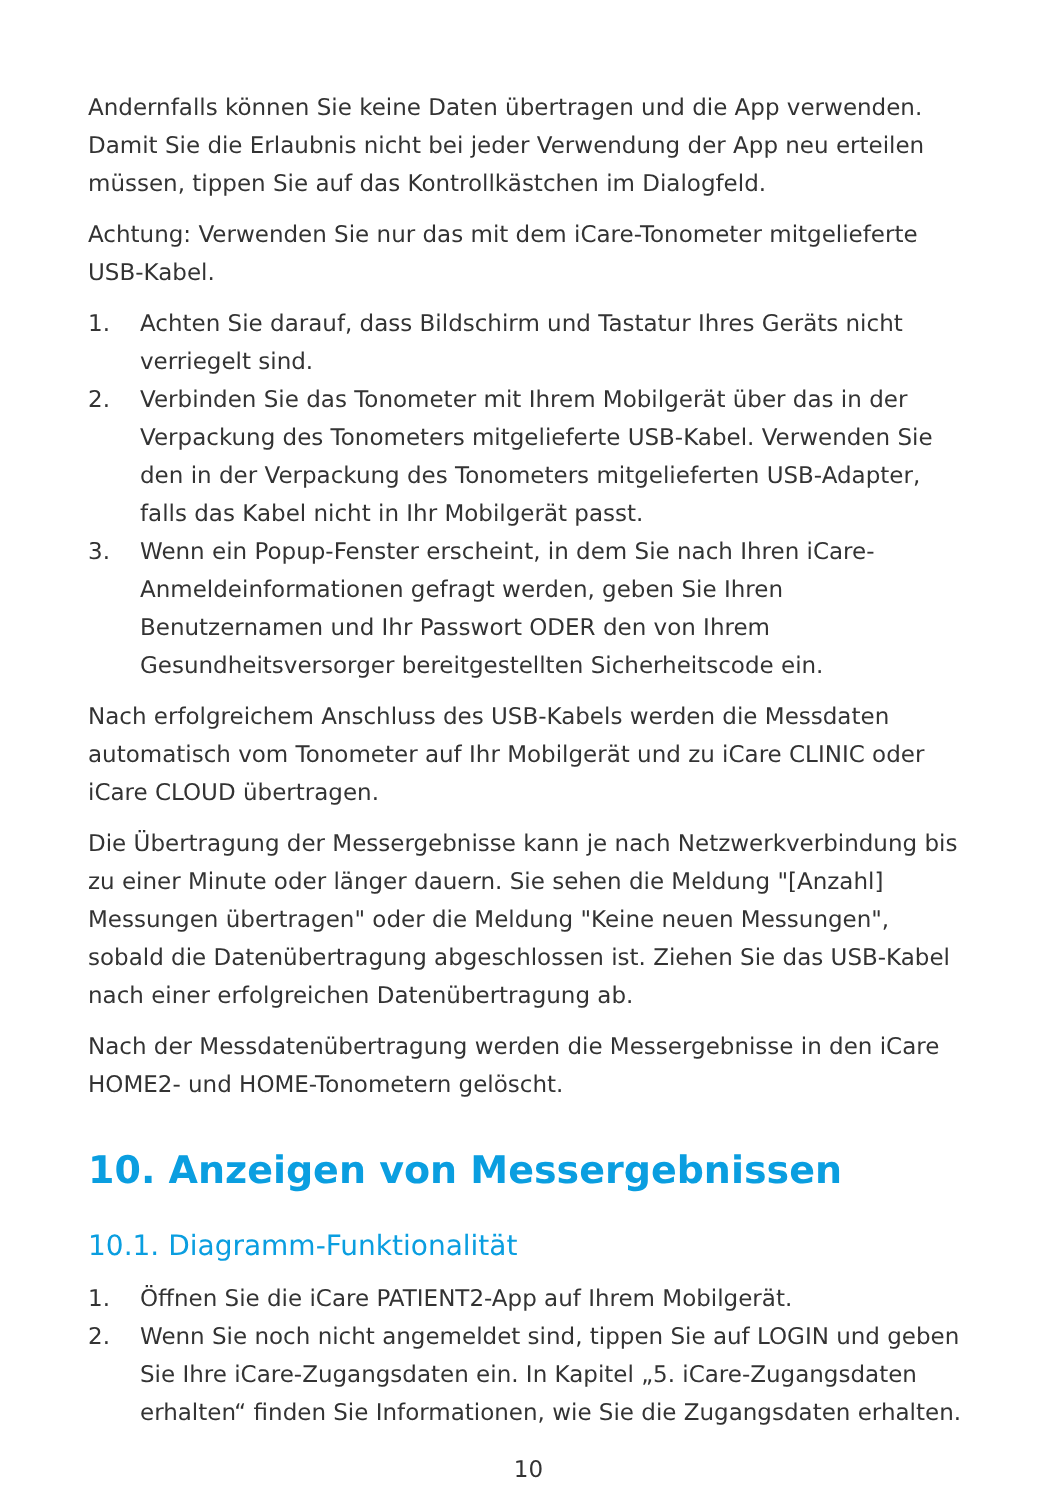Andernfalls können Sie keine Daten übertragen und die App verwenden. Damit Sie die Erlaubnis nicht bei jeder Verwendung der App neu erteilen müssen, tippen Sie auf das Kontrollkästchen im Dialogfeld.
Achtung: Verwenden Sie nur das mit dem iCare-Tonometer mitgelieferte USB-Kabel.
1. Achten Sie darauf, dass Bildschirm und Tastatur Ihres Geräts nicht verriegelt sind.
2. Verbinden Sie das Tonometer mit Ihrem Mobilgerät über das in der Verpackung des Tonometers mitgelieferte USB-Kabel. Verwenden Sie den in der Verpackung des Tonometers mitgelieferten USB-Adapter, falls das Kabel nicht in Ihr Mobilgerät passt.
3. Wenn ein Popup-Fenster erscheint, in dem Sie nach Ihren iCare-Anmeldeinformationen gefragt werden, geben Sie Ihren Benutzernamen und Ihr Passwort ODER den von Ihrem Gesundheitsversorger bereitgestellten Sicherheitscode ein.
Nach erfolgreichem Anschluss des USB-Kabels werden die Messdaten automatisch vom Tonometer auf Ihr Mobilgerät und zu iCare CLINIC oder iCare CLOUD übertragen.
Die Übertragung der Messergebnisse kann je nach Netzwerkverbindung bis zu einer Minute oder länger dauern. Sie sehen die Meldung "[Anzahl] Messungen übertragen" oder die Meldung "Keine neuen Messungen", sobald die Datenübertragung abgeschlossen ist. Ziehen Sie das USB-Kabel nach einer erfolgreichen Datenübertragung ab.
Nach der Messdatenübertragung werden die Messergebnisse in den iCare HOME2- und HOME-Tonometern gelöscht.
10. Anzeigen von Messergebnissen
10.1. Diagramm-Funktionalität
1. Öffnen Sie die iCare PATIENT2-App auf Ihrem Mobilgerät.
2. Wenn Sie noch nicht angemeldet sind, tippen Sie auf LOGIN und geben Sie Ihre iCare-Zugangsdaten ein. In Kapitel „5. iCare-Zugangsdaten erhalten“ finden Sie Informationen, wie Sie die Zugangsdaten erhalten.
10